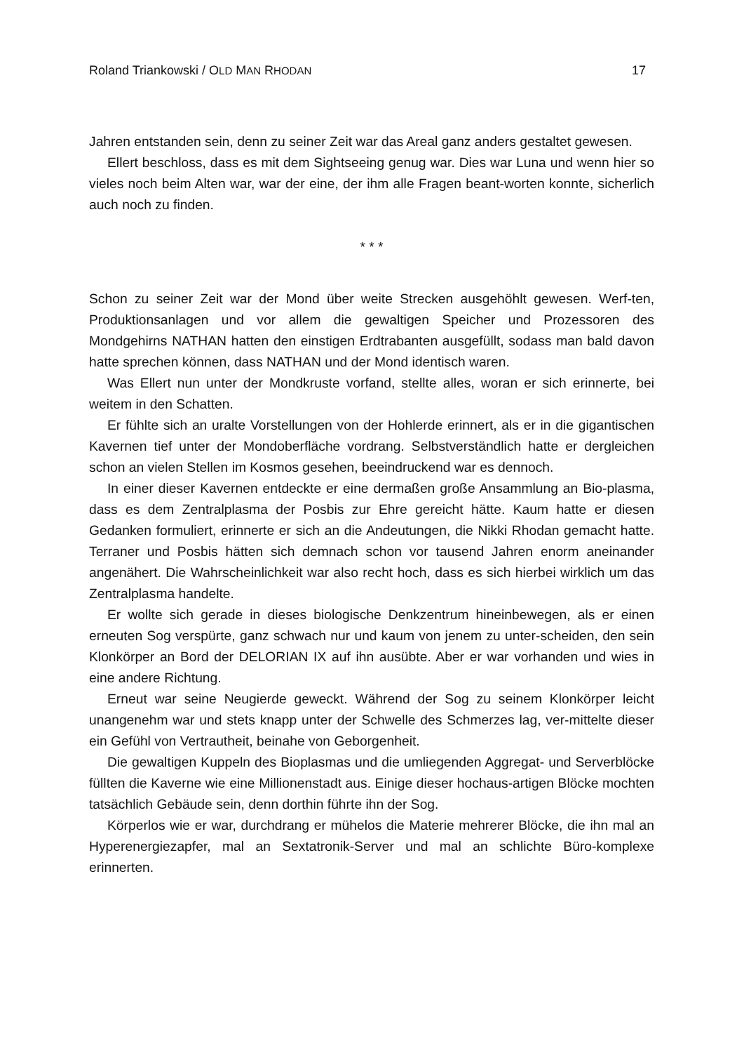Roland Triankowski / OLD MAN RHODAN 17
Jahren entstanden sein, denn zu seiner Zeit war das Areal ganz anders gestaltet gewesen.
Ellert beschloss, dass es mit dem Sightseeing genug war. Dies war Luna und wenn hier so vieles noch beim Alten war, war der eine, der ihm alle Fragen beant-worten konnte, sicherlich auch noch zu finden.
* * *
Schon zu seiner Zeit war der Mond über weite Strecken ausgehöhlt gewesen. Werf-ten, Produktionsanlagen und vor allem die gewaltigen Speicher und Prozessoren des Mondgehirns NATHAN hatten den einstigen Erdtrabanten ausgefüllt, sodass man bald davon hatte sprechen können, dass NATHAN und der Mond identisch waren.
Was Ellert nun unter der Mondkruste vorfand, stellte alles, woran er sich erinnerte, bei weitem in den Schatten.
Er fühlte sich an uralte Vorstellungen von der Hohlerde erinnert, als er in die gigantischen Kavernen tief unter der Mondoberfläche vordrang. Selbstverständlich hatte er dergleichen schon an vielen Stellen im Kosmos gesehen, beeindruckend war es dennoch.
In einer dieser Kavernen entdeckte er eine dermaßen große Ansammlung an Bio-plasma, dass es dem Zentralplasma der Posbis zur Ehre gereicht hätte. Kaum hatte er diesen Gedanken formuliert, erinnerte er sich an die Andeutungen, die Nikki Rhodan gemacht hatte. Terraner und Posbis hätten sich demnach schon vor tausend Jahren enorm aneinander angenähert. Die Wahrscheinlichkeit war also recht hoch, dass es sich hierbei wirklich um das Zentralplasma handelte.
Er wollte sich gerade in dieses biologische Denkzentrum hineinbewegen, als er einen erneuten Sog verspürte, ganz schwach nur und kaum von jenem zu unter-scheiden, den sein Klonkörper an Bord der DELORIAN IX auf ihn ausübte. Aber er war vorhanden und wies in eine andere Richtung.
Erneut war seine Neugierde geweckt. Während der Sog zu seinem Klonkörper leicht unangenehm war und stets knapp unter der Schwelle des Schmerzes lag, ver-mittelte dieser ein Gefühl von Vertrautheit, beinahe von Geborgenheit.
Die gewaltigen Kuppeln des Bioplasmas und die umliegenden Aggregat- und Serverblöcke füllten die Kaverne wie eine Millionenstadt aus. Einige dieser hochaus-artigen Blöcke mochten tatsächlich Gebäude sein, denn dorthin führte ihn der Sog.
Körperlos wie er war, durchdrang er mühelos die Materie mehrerer Blöcke, die ihn mal an Hyperenergiezapfer, mal an Sextatronik-Server und mal an schlichte Büro-komplexe erinnerten.